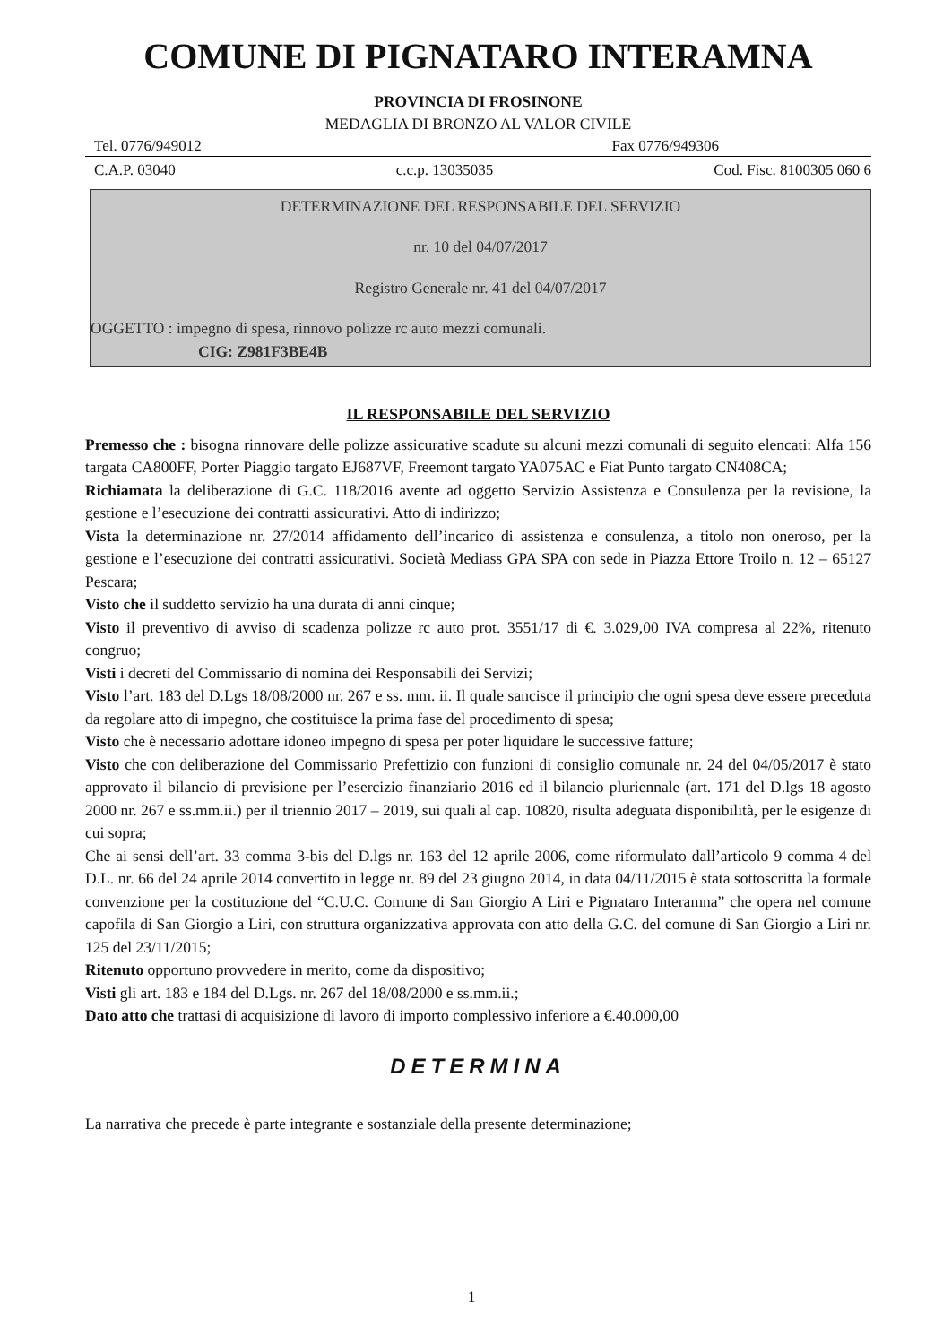COMUNE DI PIGNATARO INTERAMNA
PROVINCIA DI FROSINONE
MEDAGLIA DI BRONZO AL VALOR CIVILE
Tel. 0776/949012 Fax 0776/949306
C.A.P. 03040 c.c.p. 13035035 Cod. Fisc. 8100305 060 6
DETERMINAZIONE DEL RESPONSABILE DEL SERVIZIO
nr. 10 del 04/07/2017
Registro Generale nr. 41 del 04/07/2017
OGGETTO : impegno di spesa, rinnovo polizze rc auto mezzi comunali.
CIG: Z981F3BE4B
IL RESPONSABILE DEL SERVIZIO
Premesso che : bisogna rinnovare delle polizze assicurative scadute su alcuni mezzi comunali di seguito elencati: Alfa 156 targata CA800FF, Porter Piaggio targato EJ687VF, Freemont targato YA075AC e Fiat Punto targato CN408CA;
Richiamata la deliberazione di G.C. 118/2016 avente ad oggetto Servizio Assistenza e Consulenza per la revisione, la gestione e l’esecuzione dei contratti assicurativi. Atto di indirizzo;
Vista la determinazione nr. 27/2014 affidamento dell’incarico di assistenza e consulenza, a titolo non oneroso, per la gestione e l’esecuzione dei contratti assicurativi. Società Mediass GPA SPA con sede in Piazza Ettore Troilo n. 12 – 65127 Pescara;
Visto che il suddetto servizio ha una durata di anni cinque;
Visto il preventivo di avviso di scadenza polizze rc auto prot. 3551/17 di €. 3.029,00 IVA compresa al 22%, ritenuto congruo;
Visti i decreti del Commissario di nomina dei Responsabili dei Servizi;
Visto l’art. 183 del D.Lgs 18/08/2000 nr. 267 e ss. mm. ii. Il quale sancisce il principio che ogni spesa deve essere preceduta da regolare atto di impegno, che costituisce la prima fase del procedimento di spesa;
Visto che è necessario adottare idoneo impegno di spesa per poter liquidare le successive fatture;
Visto che con deliberazione del Commissario Prefettizio con funzioni di consiglio comunale nr. 24 del 04/05/2017 è stato approvato il bilancio di previsione per l’esercizio finanziario 2016 ed il bilancio pluriennale (art. 171 del D.lgs 18 agosto 2000 nr. 267 e ss.mm.ii.) per il triennio 2017 – 2019, sui quali al cap. 10820, risulta adeguata disponibilità, per le esigenze di cui sopra;
Che ai sensi dell’art. 33 comma 3-bis del D.lgs nr. 163 del 12 aprile 2006, come riformulato dall’articolo 9 comma 4 del D.L. nr. 66 del 24 aprile 2014 convertito in legge nr. 89 del 23 giugno 2014, in data 04/11/2015 è stata sottoscritta la formale convenzione per la costituzione del “C.U.C. Comune di San Giorgio A Liri e Pignataro Interamna” che opera nel comune capofila di San Giorgio a Liri, con struttura organizzativa approvata con atto della G.C. del comune di San Giorgio a Liri nr. 125 del 23/11/2015;
Ritenuto opportuno provvedere in merito, come da dispositivo;
Visti gli art. 183 e 184 del D.Lgs. nr. 267 del 18/08/2000 e ss.mm.ii.;
Dato atto che trattasi di acquisizione di lavoro di importo complessivo inferiore a €.40.000,00
DETERMINA
La narrativa che precede è parte integrante e sostanziale della presente determinazione;
1